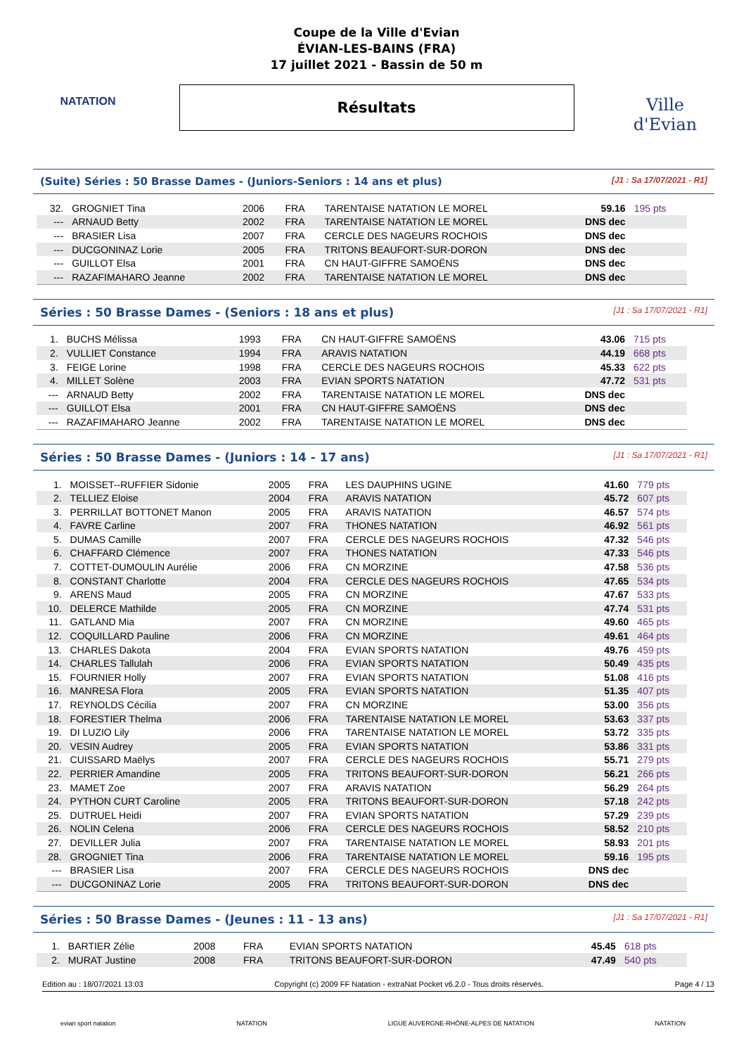NATATION
Coupe de la Ville d'Evian
ÉVIAN-LES-BAINS (FRA)
17 juillet 2021 - Bassin de 50 m
Résultats
Ville d'Evian
(Suite) Séries : 50 Brasse Dames - (Juniors-Seniors : 14 ans et plus) [J1 : Sa 17/07/2021 - R1]
| 32. | GROGNIET Tina | 2006 | FRA | TARENTAISE NATATION LE MOREL | 59.16 | 195 pts |
| --- | ARNAUD Betty | 2002 | FRA | TARENTAISE NATATION LE MOREL | DNS dec | |
| --- | BRASIER Lisa | 2007 | FRA | CERCLE DES NAGEURS ROCHOIS | DNS dec | |
| --- | DUCGONINAZ Lorie | 2005 | FRA | TRITONS BEAUFORT-SUR-DORON | DNS dec | |
| --- | GUILLOT Elsa | 2001 | FRA | CN HAUT-GIFFRE SAMOËNS | DNS dec | |
| --- | RAZAFIMAHARO Jeanne | 2002 | FRA | TARENTAISE NATATION LE MOREL | DNS dec | |
Séries : 50 Brasse Dames - (Seniors : 18 ans et plus) [J1 : Sa 17/07/2021 - R1]
| 1. | BUCHS Mélissa | 1993 | FRA | CN HAUT-GIFFRE SAMOËNS | 43.06 | 715 pts |
| 2. | VULLIET Constance | 1994 | FRA | ARAVIS NATATION | 44.19 | 668 pts |
| 3. | FEIGE Lorine | 1998 | FRA | CERCLE DES NAGEURS ROCHOIS | 45.33 | 622 pts |
| 4. | MILLET Solène | 2003 | FRA | EVIAN SPORTS NATATION | 47.72 | 531 pts |
| --- | ARNAUD Betty | 2002 | FRA | TARENTAISE NATATION LE MOREL | DNS dec | |
| --- | GUILLOT Elsa | 2001 | FRA | CN HAUT-GIFFRE SAMOËNS | DNS dec | |
| --- | RAZAFIMAHARO Jeanne | 2002 | FRA | TARENTAISE NATATION LE MOREL | DNS dec | |
Séries : 50 Brasse Dames - (Juniors : 14 - 17 ans) [J1 : Sa 17/07/2021 - R1]
| 1. | MOISSET--RUFFIER Sidonie | 2005 | FRA | LES DAUPHINS UGINE | 41.60 | 779 pts |
| 2. | TELLIEZ Eloise | 2004 | FRA | ARAVIS NATATION | 45.72 | 607 pts |
| 3. | PERRILLAT BOTTONET Manon | 2005 | FRA | ARAVIS NATATION | 46.57 | 574 pts |
| 4. | FAVRE Carline | 2007 | FRA | THONES NATATION | 46.92 | 561 pts |
| 5. | DUMAS Camille | 2007 | FRA | CERCLE DES NAGEURS ROCHOIS | 47.32 | 546 pts |
| 6. | CHAFFARD Clémence | 2007 | FRA | THONES NATATION | 47.33 | 546 pts |
| 7. | COTTET-DUMOULIN Aurélie | 2006 | FRA | CN MORZINE | 47.58 | 536 pts |
| 8. | CONSTANT Charlotte | 2004 | FRA | CERCLE DES NAGEURS ROCHOIS | 47.65 | 534 pts |
| 9. | ARENS Maud | 2005 | FRA | CN MORZINE | 47.67 | 533 pts |
| 10. | DELERCE Mathilde | 2005 | FRA | CN MORZINE | 47.74 | 531 pts |
| 11. | GATLAND Mia | 2007 | FRA | CN MORZINE | 49.60 | 465 pts |
| 12. | COQUILLARD Pauline | 2006 | FRA | CN MORZINE | 49.61 | 464 pts |
| 13. | CHARLES Dakota | 2004 | FRA | EVIAN SPORTS NATATION | 49.76 | 459 pts |
| 14. | CHARLES Tallulah | 2006 | FRA | EVIAN SPORTS NATATION | 50.49 | 435 pts |
| 15. | FOURNIER Holly | 2007 | FRA | EVIAN SPORTS NATATION | 51.08 | 416 pts |
| 16. | MANRESA Flora | 2005 | FRA | EVIAN SPORTS NATATION | 51.35 | 407 pts |
| 17. | REYNOLDS Cécilia | 2007 | FRA | CN MORZINE | 53.00 | 356 pts |
| 18. | FORESTIER Thelma | 2006 | FRA | TARENTAISE NATATION LE MOREL | 53.63 | 337 pts |
| 19. | DI LUZIO Lily | 2006 | FRA | TARENTAISE NATATION LE MOREL | 53.72 | 335 pts |
| 20. | VESIN Audrey | 2005 | FRA | EVIAN SPORTS NATATION | 53.86 | 331 pts |
| 21. | CUISSARD Maëlys | 2007 | FRA | CERCLE DES NAGEURS ROCHOIS | 55.71 | 279 pts |
| 22. | PERRIER Amandine | 2005 | FRA | TRITONS BEAUFORT-SUR-DORON | 56.21 | 266 pts |
| 23. | MAMET Zoe | 2007 | FRA | ARAVIS NATATION | 56.29 | 264 pts |
| 24. | PYTHON CURT Caroline | 2005 | FRA | TRITONS BEAUFORT-SUR-DORON | 57.18 | 242 pts |
| 25. | DUTRUEL Heidi | 2007 | FRA | EVIAN SPORTS NATATION | 57.29 | 239 pts |
| 26. | NOLIN Celena | 2006 | FRA | CERCLE DES NAGEURS ROCHOIS | 58.52 | 210 pts |
| 27. | DEVILLER Julia | 2007 | FRA | TARENTAISE NATATION LE MOREL | 58.93 | 201 pts |
| 28. | GROGNIET Tina | 2006 | FRA | TARENTAISE NATATION LE MOREL | 59.16 | 195 pts |
| --- | BRASIER Lisa | 2007 | FRA | CERCLE DES NAGEURS ROCHOIS | DNS dec | |
| --- | DUCGONINAZ Lorie | 2005 | FRA | TRITONS BEAUFORT-SUR-DORON | DNS dec | |
Séries : 50 Brasse Dames - (Jeunes : 11 - 13 ans) [J1 : Sa 17/07/2021 - R1]
| 1. | BARTIER Zélie | 2008 | FRA | EVIAN SPORTS NATATION | 45.45 | 618 pts |
| 2. | MURAT Justine | 2008 | FRA | TRITONS BEAUFORT-SUR-DORON | 47.49 | 540 pts |
Edition au : 18/07/2021 13:03 Copyright (c) 2009 FF Natation - extraNat Pocket v6.2.0 - Tous droits réservés. Page 4 / 13
evian sport natation NATATION LIGUE AUVERGNE-RHÔNE-ALPES DE NATATION NATATION